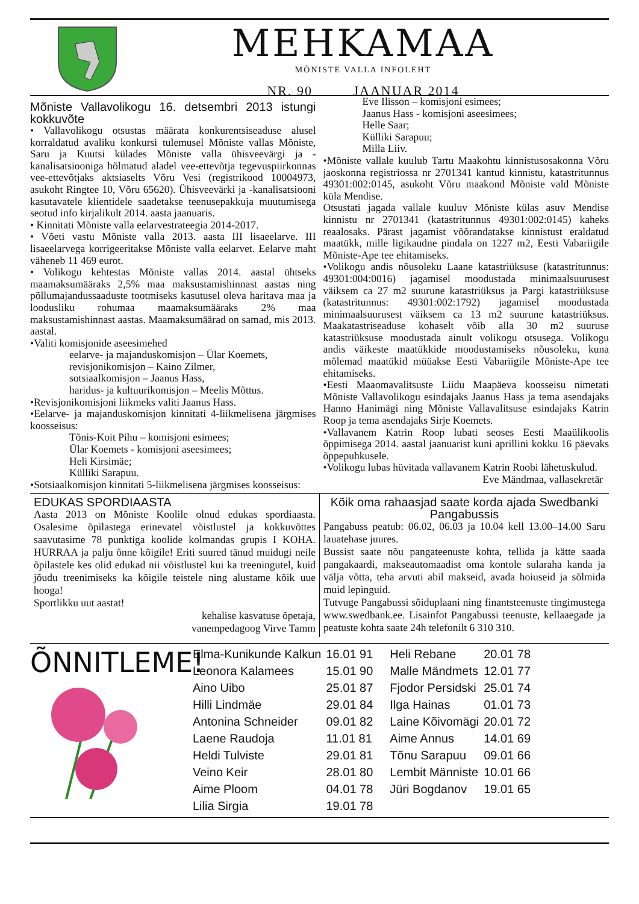MEHKAMAA
MÕNISTE VALLA INFOLEHT
NR. 90 JAANUAR 2014
Mõniste Vallavolikogu 16. detsembri 2013 istungi kokkuvõte
• Vallavolikogu otsustas määrata konkurentsiseaduse alusel korraldatud avaliku konkursi tulemusel Mõniste vallas Mõniste, Saru ja Kuutsi külades Mõniste valla ühisveevärgi ja -kanalisatsiooniga hõlmatud aladel vee-ettevõtja tegevuspiirkonnas vee-ettevõtjaks aktsiaselts Võru Vesi (registrikood 10004973, asukoht Ringtee 10, Võru 65620). Ühisveevärki ja -kanalisatsiooni kasutavatele klientidele saadetakse teenusepakkuja muutumisega seotud info kirjalikult 2014. aasta jaanuaris.
• Kinnitati Mõniste valla eelarvestrateegia 2014-2017.
• Võeti vastu Mõniste valla 2013. aasta III lisaeelarve. III lisaeelarvega korrigeeritakse Mõniste valla eelarvet. Eelarve maht väheneb 11 469 eurot.
• Volikogu kehtestas Mõniste vallas 2014. aastal ühtseks maamaksumääraks 2,5% maa maksustamishinnast aastas ning põllumajandussaaduste tootmiseks kasutusel oleva haritava maa ja loodusliku rohumaa maamaksumääraks 2% maa maksustamishinnast aastas. Maamaksumäärad on samad, mis 2013. aastal.
•Valiti komisjonide aseesimehed
eelarve- ja majanduskomisjon – Ülar Koemets,
revisjonikomisjon – Kaino Zilmer,
sotsiaalkomisjon – Jaanus Hass,
haridus- ja kultuurikomisjon – Meelis Mõttus.
•Revisjonikomisjoni liikmeks valiti Jaanus Hass.
•Eelarve- ja majanduskomisjon kinnitati 4-liikmelisena järgmises koosseisus:
Tõnis-Koit Pihu – komisjoni esimees;
Ülar Koemets - komisjoni aseesimees;
Heli Kirsimäe;
Külliki Sarapuu.
•Sotsiaalkomisjon kinnitati 5-liikmelisena järgmises koosseisus:
Eve Ilisson – komisjoni esimees;
Jaanus Hass - komisjoni aseesimees;
Helle Saar;
Külliki Sarapuu;
Milla Liiv.
•Mõniste vallale kuulub Tartu Maakohtu kinnistusosakonna Võru jaoskonna registriossa nr 2701341 kantud kinnistu, katastritunnus 49301:002:0145, asukoht Võru maakond Mõniste vald Mõniste küla Mendise.
Otsustati jagada vallale kuuluv Mõniste külas asuv Mendise kinnistu nr 2701341 (katastritunnus 49301:002:0145) kaheks reaalosaks. Pärast jagamist võõrandatakse kinnistust eraldatud maatükk, mille ligikaudne pindala on 1227 m2, Eesti Vabariigile Mõniste-Ape tee ehitamiseks.
•Volikogu andis nõusoleku Laane katastriüksuse (katastritunnus: 49301:004:0016) jagamisel moodustada minimaalsuurusest väiksem ca 27 m2 suurune katastriüksus ja Pargi katastriüksuse (katastritunnus: 49301:002:1792) jagamisel moodustada minimaalsuurusest väiksem ca 13 m2 suurune katastriüksus. Maakatastriseaduse kohaselt võib alla 30 m2 suuruse katastriüksuse moodustada ainult volikogu otsusega. Volikogu andis väikeste maatükkide moodustamiseks nõusoleku, kuna mõlemad maatükid müüakse Eesti Vabariigile Mõniste-Ape tee ehitamiseks.
•Eesti Maaomavalitsuste Liidu Maapäeva koosseisu nimetati Mõniste Vallavolikogu esindajaks Jaanus Hass ja tema asendajaks Hanno Hanimägi ning Mõniste Vallavalitsuse esindajaks Katrin Roop ja tema asendajaks Sirje Koemets.
•Vallavanem Katrin Roop lubati seoses Eesti Maaülikoolis õppimisega 2014. aastal jaanuarist kuni aprillini kokku 16 päevaks õppepuhkusele.
•Volikogu lubas hüvitada vallavanem Katrin Roobi lähetuskulud.
Eve Mändmaa, vallasekretär
EDUKAS SPORDIAASTA
Aasta 2013 on Mõniste Koolile olnud edukas spordiaasta. Osalesime õpilastega erinevatel võistlustel ja kokkuvõttes saavutasime 78 punktiga koolide kolmandas grupis I KOHA. HURRAA ja palju õnne kõigile! Eriti suured tänud muidugi neile õpilastele kes olid edukad nii võistlustel kui ka treeningutel, kuid jõudu treenimiseks ka kõigile teistele ning alustame kõik uue hooga!
Sportlikku uut aastat!
kehalise kasvatuse õpetaja,
vanempedagoog Virve Tamm
Kõik oma rahaasjad saate korda ajada Swedbanki Pangabussis
Pangabuss peatub: 06.02, 06.03 ja 10.04 kell 13.00–14.00 Saru lauatehase juures.
Bussist saate nõu pangateenuste kohta, tellida ja kätte saada pangakaardi, makseautomaadist oma kontole sularaha kanda ja välja võtta, teha arvuti abil makseid, avada hoiuseid ja sõlmida muid lepinguid.
Tutvuge Pangabussi sõiduplaani ning finantsteenuste tingimustega www.swedbank.ee. Lisainfot Pangabussi teenuste, kellaaegade ja peatuste kohta saate 24h telefonilt 6 310 310.
ÕNNITLEME!
| Elma-Kunikunde Kalkun | 16.01 91 | Heli Rebane | 20.01 78 |
| Leonora Kalamees | 15.01 90 | Malle Mändmets | 12.01 77 |
| Aino Uibo | 25.01 87 | Fjodor Persidski | 25.01 74 |
| Hilli Lindmäe | 29.01 84 | Ilga Hainas | 01.01 73 |
| Antonina Schneider | 09.01 82 | Laine Kõivomägi | 20.01 72 |
| Laene Raudoja | 11.01 81 | Aime Annus | 14.01 69 |
| Heldi Tulviste | 29.01 81 | Tõnu Sarapuu | 09.01 66 |
| Veino Keir | 28.01 80 | Lembit Männiste | 10.01 66 |
| Aime Ploom | 04.01 78 | Jüri Bogdanov | 19.01 65 |
| Lilia Sirgia | 19.01 78 | | |